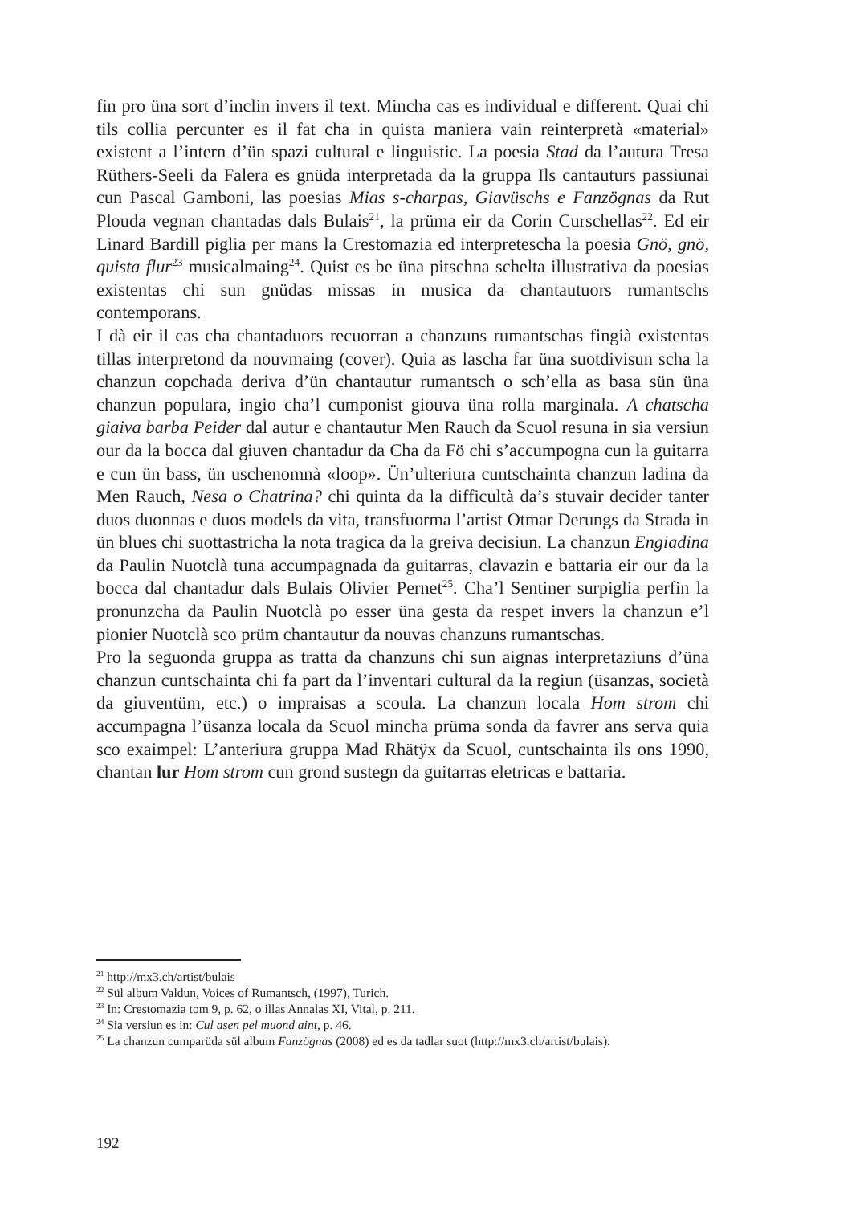fin pro üna sort d’inclin invers il text. Mincha cas es individual e different. Quai chi tils collia percunter es il fat cha in quista maniera vain reinterpretà «material» existent a l’intern d’ün spazi cultural e linguistic. La poesia Stad da l’autura Tresa Rüthers-Seeli da Falera es gnüda interpretada da la gruppa Ils cantauturs passiunai cun Pascal Gamboni, las poesias Mias s-charpas, Giavüschs e Fanzögnas da Rut Plouda vegnan chantadas dals Bulais<sup>21</sup>, la prüma eir da Corin Curschellas<sup>22</sup>. Ed eir Linard Bardill piglia per mans la Crestomazia ed interpretescha la poesia Gnö, gnö, quista flur<sup>23</sup> musicalmaing<sup>24</sup>. Quist es be üna pitschna schelta illustrativa da poesias existentas chi sun gnüdas missas in musica da chantautuors rumantschs contemporans.
I dà eir il cas cha chantaduors recuorran a chanzuns rumantschas fingià existentas tillas interpretond da nouvmaing (cover). Quia as lascha far üna suotdivisun scha la chanzun copchada deriva d’ün chantautur rumantsch o sch’ella as basa sün üna chanzun populara, ingio cha’l cumponist giouva üna rolla marginala. A chatscha giaiva barba Peider dal autur e chantautur Men Rauch da Scuol resuna in sia versiun our da la bocca dal giuven chantadur da Cha da Fö chi s’accumpogna cun la guitarra e cun ün bass, ün uschenomnà «loop». Ün’ulteriura cuntschainta chanzun ladina da Men Rauch, Nesa o Chatrina? chi quinta da la difficultà da’s stuvair decider tanter duos duonnas e duos models da vita, transfuorma l’artist Otmar Derungs da Strada in ün blues chi suottastricha la nota tragica da la greiva decisiun. La chanzun Engiadina da Paulin Nuotclà tuna accumpagnada da guitarras, clavazin e battaria eir our da la bocca dal chantadur dals Bulais Olivier Pernet<sup>25</sup>. Cha’l Sentiner surpiglia perfin la pronunzcha da Paulin Nuotclà po esser üna gesta da respet invers la chanzun e’l pionier Nuotclà sco prüm chantautur da nouvas chanzuns rumantschas.
Pro la seguonda gruppa as tratta da chanzuns chi sun aignas interpretaziuns d’üna chanzun cuntschainta chi fa part da l’inventari cultural da la regiun (üsanzas, società da giuventüm, etc.) o impraisas a scoula. La chanzun locala Hom strom chi accumpagna l’üsanza locala da Scuol mincha prüma sonda da favrer ans serva quia sco exaimpel: L’anteriura gruppa Mad Rhätÿx da Scuol, cuntschainta ils ons 1990, chantan lur Hom strom cun grond sustegn da guitarras eletricas e battaria.
<sup>21</sup> http://mx3.ch/artist/bulais
<sup>22</sup> Sül album Valdun, Voices of Rumantsch, (1997), Turich.
<sup>23</sup> In: Crestomazia tom 9, p. 62, o illas Annalas XI, Vital, p. 211.
<sup>24</sup> Sia versiun es in: Cul asen pel muond aint, p. 46.
<sup>25</sup> La chanzun cumparüda sül album Fanzögnas (2008) ed es da tadlar suot (http://mx3.ch/artist/bulais).
192